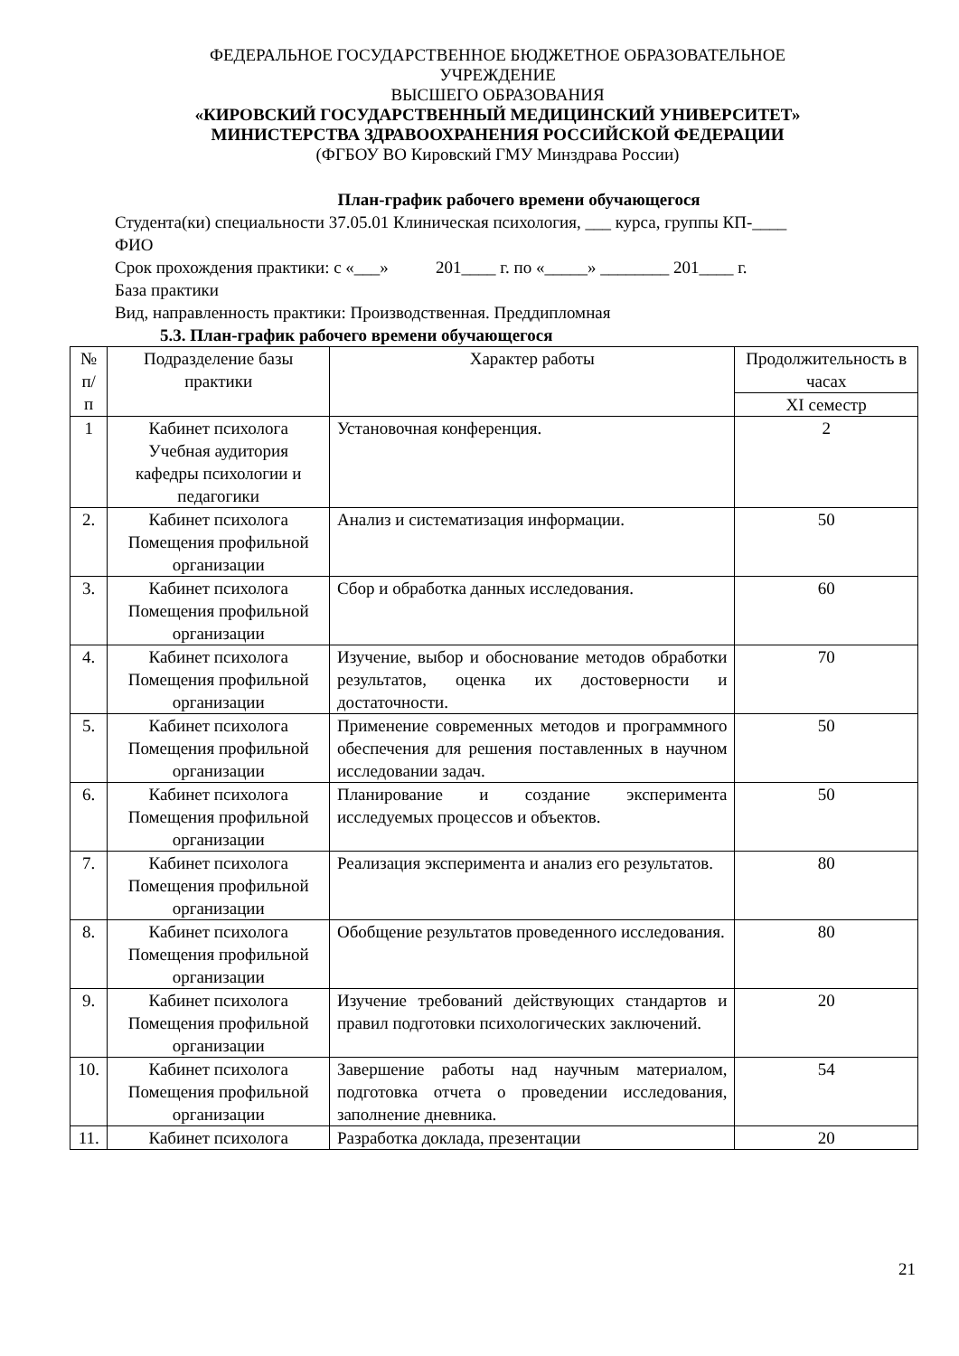ФЕДЕРАЛЬНОЕ ГОСУДАРСТВЕННОЕ БЮДЖЕТНОЕ ОБРАЗОВАТЕЛЬНОЕ
УЧРЕЖДЕНИЕ
ВЫСШЕГО ОБРАЗОВАНИЯ
«КИРОВСКИЙ ГОСУДАРСТВЕННЫЙ МЕДИЦИНСКИЙ УНИВЕРСИТЕТ»
МИНИСТЕРСТВА ЗДРАВООХРАНЕНИЯ РОССИЙСКОЙ ФЕДЕРАЦИИ
(ФГБОУ ВО Кировский ГМУ Минздрава России)
План-график рабочего времени обучающегося
Студента(ки) специальности 37.05.01 Клиническая психология, ___ курса, группы КП-____
ФИО
Срок прохождения практики: с «___» 201____ г. по «_____» ________ 201____ г.
База практики
Вид, направленность практики: Производственная. Преддипломная
5.3. План-график рабочего времени обучающегося
| № п/п | Подразделение базы практики | Характер работы | Продолжительность в часах |
| --- | --- | --- | --- |
| | | | XI семестр |
| 1 | Кабинет психолога Учебная аудитория кафедры психологии и педагогики | Установочная конференция. | 2 |
| 2. | Кабинет психолога Помещения профильной организации | Анализ и систематизация информации. | 50 |
| 3. | Кабинет психолога Помещения профильной организации | Сбор и обработка данных исследования. | 60 |
| 4. | Кабинет психолога Помещения профильной организации | Изучение, выбор и обоснование методов обработки результатов, оценка их достоверности и достаточности. | 70 |
| 5. | Кабинет психолога Помещения профильной организации | Применение современных методов и программного обеспечения для решения поставленных в научном исследовании задач. | 50 |
| 6. | Кабинет психолога Помещения профильной организации | Планирование и создание эксперимента исследуемых процессов и объектов. | 50 |
| 7. | Кабинет психолога Помещения профильной организации | Реализация эксперимента и анализ его результатов. | 80 |
| 8. | Кабинет психолога Помещения профильной организации | Обобщение результатов проведенного исследования. | 80 |
| 9. | Кабинет психолога Помещения профильной организации | Изучение требований действующих стандартов и правил подготовки психологических заключений. | 20 |
| 10. | Кабинет психолога Помещения профильной организации | Завершение работы над научным материалом, подготовка отчета о проведении исследования, заполнение дневника. | 54 |
| 11. | Кабинет психолога | Разработка доклада, презентации | 20 |
21